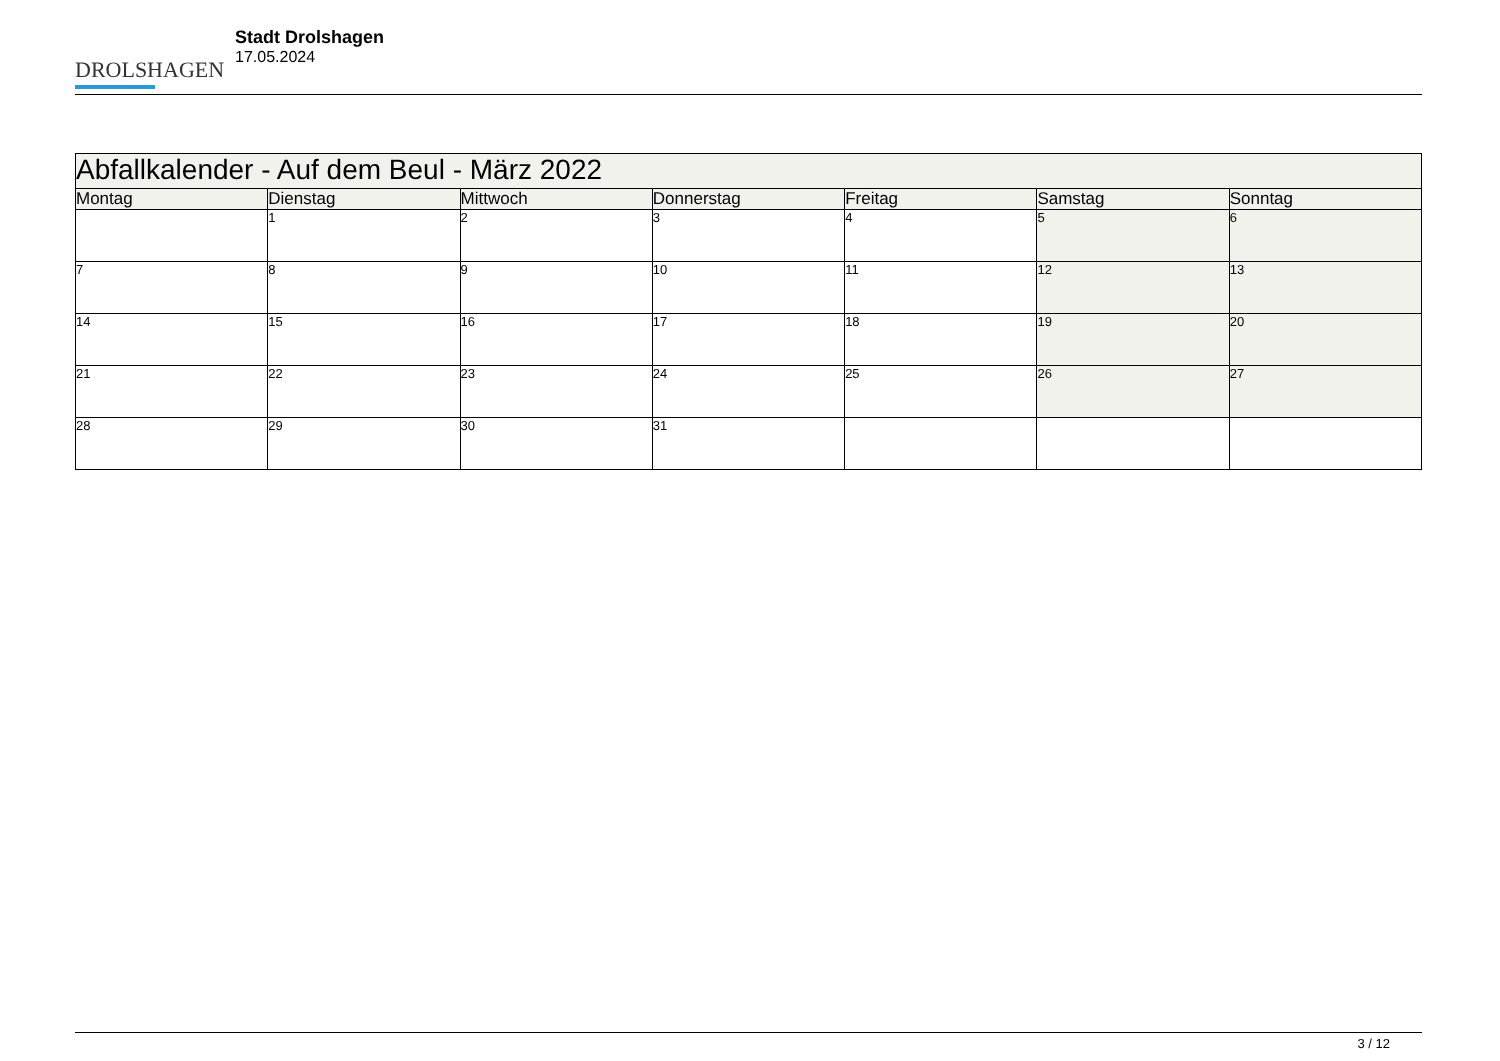DROLSHAGEN
Stadt Drolshagen
17.05.2024
| Abfallkalender - Auf dem Beul - März 2022 | | | | | | |
| --- | --- | --- | --- | --- | --- | --- |
| Montag | Dienstag | Mittwoch | Donnerstag | Freitag | Samstag | Sonntag |
| | 1 | 2 | 3 | 4 | 5 | 6 |
| 7 | 8 | 9 | 10 | 11 | 12 | 13 |
| 14 | 15 | 16 | 17 | 18 | 19 | 20 |
| 21 | 22 | 23 | 24 | 25 | 26 | 27 |
| 28 | 29 | 30 | 31 | | | |
3 / 12